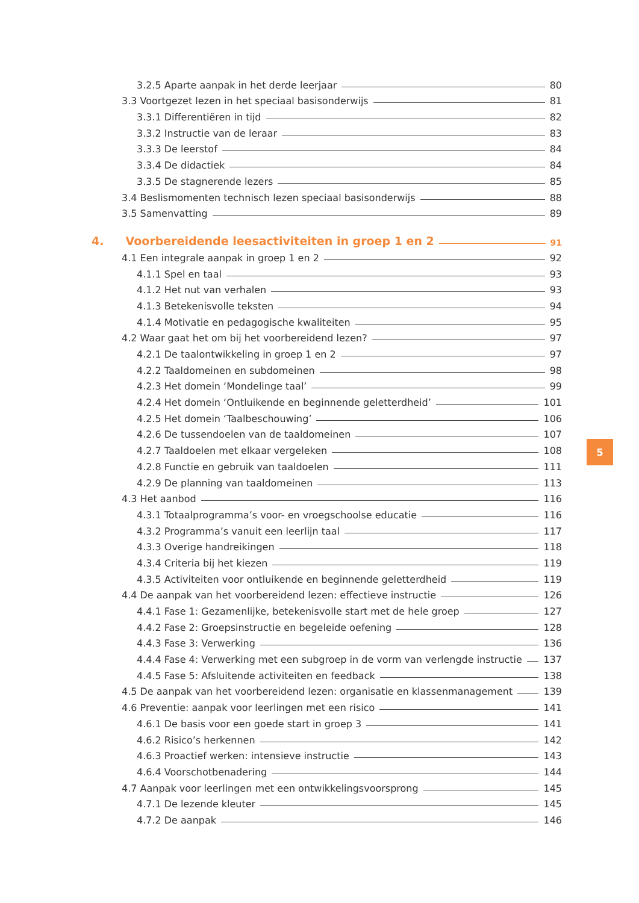3.2.5 Aparte aanpak in het derde leerjaar 80
3.3 Voortgezet lezen in het speciaal basisonderwijs 81
3.3.1 Differentiëren in tijd 82
3.3.2 Instructie van de leraar 83
3.3.3 De leerstof 84
3.3.4 De didactiek 84
3.3.5 De stagnerende lezers 85
3.4 Beslismomenten technisch lezen speciaal basisonderwijs 88
3.5 Samenvatting 89
4. Voorbereidende leesactiviteiten in groep 1 en 2 91
4.1 Een integrale aanpak in groep 1 en 2 92
4.1.1 Spel en taal 93
4.1.2 Het nut van verhalen 93
4.1.3 Betekenisvolle teksten 94
4.1.4 Motivatie en pedagogische kwaliteiten 95
4.2 Waar gaat het om bij het voorbereidend lezen? 97
4.2.1 De taalontwikkeling in groep 1 en 2 97
4.2.2 Taaldomeinen en subdomeinen 98
4.2.3 Het domein ‘Mondelinge taal’ 99
4.2.4 Het domein ‘Ontluikende en beginnende geletterdheid’ 101
4.2.5 Het domein ‘Taalbeschouwing’ 106
4.2.6 De tussendoelen van de taaldomeinen 107
4.2.7 Taaldoelen met elkaar vergeleken 108
4.2.8 Functie en gebruik van taaldoelen 111
4.2.9 De planning van taaldomeinen 113
4.3 Het aanbod 116
4.3.1 Totaalprogramma’s voor- en vroegschoolse educatie 116
4.3.2 Programma’s vanuit een leerlijn taal 117
4.3.3 Overige handreikingen 118
4.3.4 Criteria bij het kiezen 119
4.3.5 Activiteiten voor ontluikende en beginnende geletterdheid 119
4.4 De aanpak van het voorbereidend lezen: effectieve instructie 126
4.4.1 Fase 1: Gezamenlijke, betekenisvolle start met de hele groep 127
4.4.2 Fase 2: Groepsinstructie en begeleide oefening 128
4.4.3 Fase 3: Verwerking 136
4.4.4 Fase 4: Verwerking met een subgroep in de vorm van verlengde instructie 137
4.4.5 Fase 5: Afsluitende activiteiten en feedback 138
4.5 De aanpak van het voorbereidend lezen: organisatie en klassenmanagement 139
4.6 Preventie: aanpak voor leerlingen met een risico 141
4.6.1 De basis voor een goede start in groep 3 141
4.6.2 Risico’s herkennen 142
4.6.3 Proactief werken: intensieve instructie 143
4.6.4 Voorschotbenadering 144
4.7 Aanpak voor leerlingen met een ontwikkelingsvoorsprong 145
4.7.1 De lezende kleuter 145
4.7.2 De aanpak 146
5